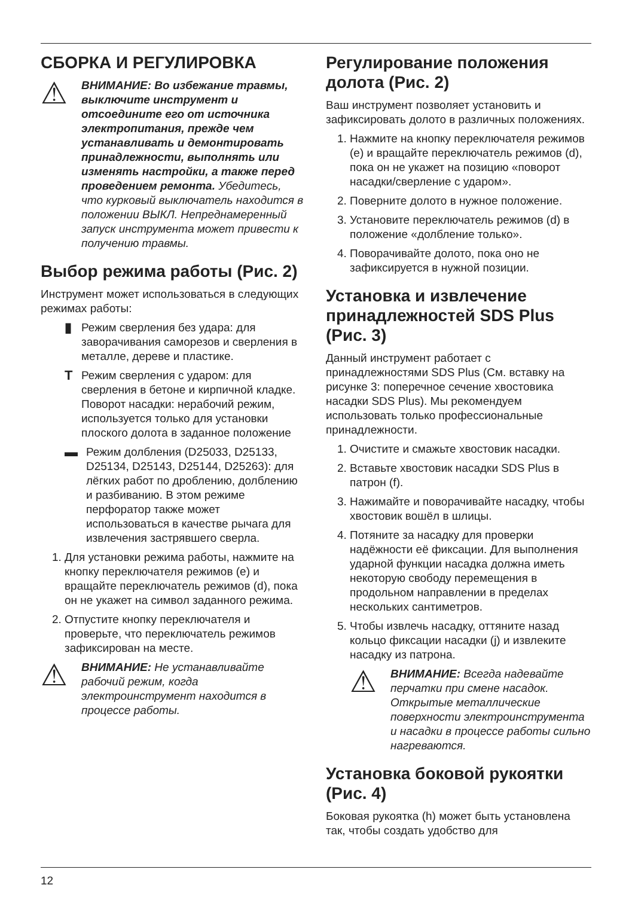СБОРКА И РЕГУЛИРОВКА
⚠
ВНИМАНИЕ: Во избежание травмы, выключите инструмент и отсоедините его от источника электропитания, прежде чем устанавливать и демонтировать принадлежности, выполнять или изменять настройки, а также перед проведением ремонта. Убедитесь, что курковый выключатель находится в положении ВЫКЛ. Непреднамеренный запуск инструмента может привести к получению травмы.
Выбор режима работы (Рис. 2)
Инструмент может использоваться в следующих режимах работы:
▮
Режим сверления без удара: для заворачивания саморезов и сверления в металле, дереве и пластике.
T
Режим сверления с ударом: для сверления в бетоне и кирпичной кладке.
Поворот насадки: нерабочий режим, используется только для установки плоского долота в заданное положение
▬
Режим долбления (D25033, D25133, D25134, D25143, D25144, D25263): для лёгких работ по дроблению, долблению и разбиванию. В этом режиме перфоратор также может использоваться в качестве рычага для извлечения застрявшего сверла.
1. Для установки режима работы, нажмите на кнопку переключателя режимов (e) и вращайте переключатель режимов (d), пока он не укажет на символ заданного режима.
2. Отпустите кнопку переключателя и проверьте, что переключатель режимов зафиксирован на месте.
⚠
ВНИМАНИЕ: Не устанавливайте рабочий режим, когда электроинструмент находится в процессе работы.
Регулирование положения долота (Рис. 2)
Ваш инструмент позволяет установить и зафиксировать долото в различных положениях.
1. Нажмите на кнопку переключателя режимов (e) и вращайте переключатель режимов (d), пока он не укажет на позицию «поворот насадки/сверление с ударом».
2. Поверните долото в нужное положение.
3. Установите переключатель режимов (d) в положение «долбление только».
4. Поворачивайте долото, пока оно не зафиксируется в нужной позиции.
Установка и извлечение принадлежностей SDS Plus (Рис. 3)
Данный инструмент работает с принадлежностями SDS Plus (См. вставку на рисунке 3: поперечное сечение хвостовика насадки SDS Plus). Мы рекомендуем использовать только профессиональные принадлежности.
1. Очистите и смажьте хвостовик насадки.
2. Вставьте хвостовик насадки SDS Plus в патрон (f).
3. Нажимайте и поворачивайте насадку, чтобы хвостовик вошёл в шлицы.
4. Потяните за насадку для проверки надёжности её фиксации. Для выполнения ударной функции насадка должна иметь некоторую свободу перемещения в продольном направлении в пределах нескольких сантиметров.
5. Чтобы извлечь насадку, оттяните назад кольцо фиксации насадки (j) и извлеките насадку из патрона.
⚠
ВНИМАНИЕ: Всегда надевайте перчатки при смене насадок. Открытые металлические поверхности электроинструмента и насадки в процессе работы сильно нагреваются.
Установка боковой рукоятки (Рис. 4)
Боковая рукоятка (h) может быть установлена так, чтобы создать удобство для
12